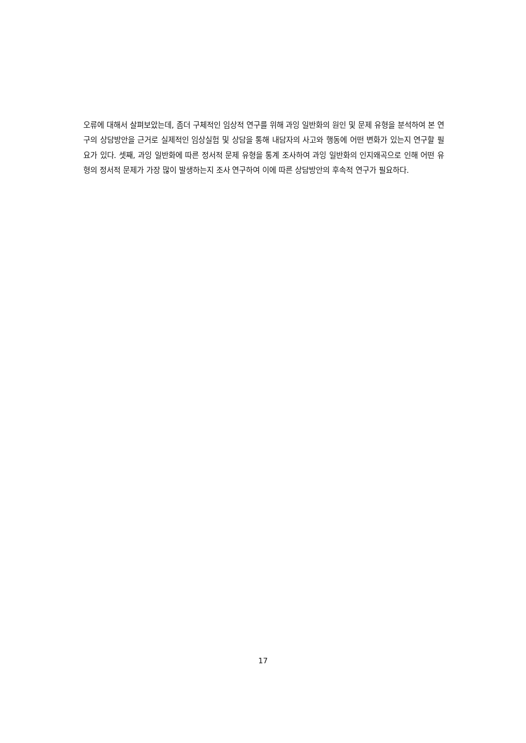오류에 대해서 살펴보았는데, 좀더 구체적인 임상적 연구를 위해 과잉 일반화의 원인 및 문제 유형을 분석하여 본 연구의 상담방안을 근거로 실제적인 임상실험 및 상담을 통해 내담자의 사고와 행동에 어떤 변화가 있는지 연구할 필요가 있다. 셋째, 과잉 일반화에 따른 정서적 문제 유형을 통계 조사하여 과잉 일반화의 인지왜곡으로 인해 어떤 유형의 정서적 문제가 가장 많이 발생하는지 조사 연구하여 이에 따른 상담방안의 후속적 연구가 필요하다.
17